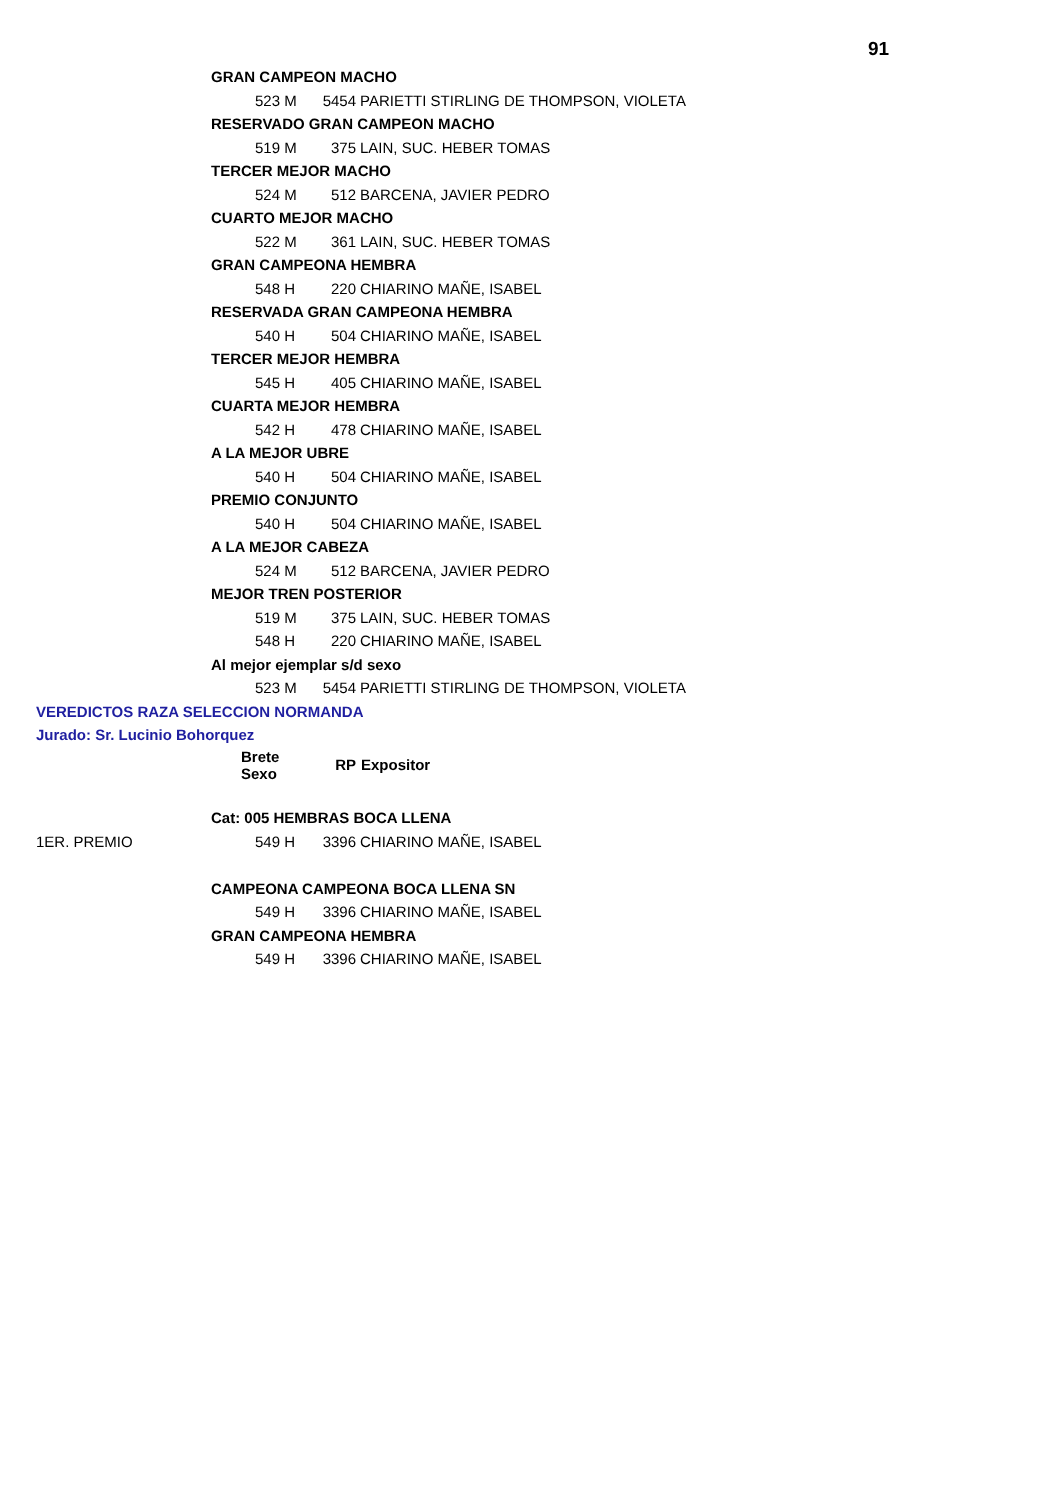91
| | GRAN CAMPEON MACHO | | |
| | 523 M | 5454 | PARIETTI STIRLING DE THOMPSON, VIOLETA |
| | RESERVADO GRAN CAMPEON MACHO | | |
| | 519 M | 375 | LAIN, SUC. HEBER TOMAS |
| | TERCER MEJOR MACHO | | |
| | 524 M | 512 | BARCENA, JAVIER PEDRO |
| | CUARTO MEJOR MACHO | | |
| | 522 M | 361 | LAIN, SUC. HEBER TOMAS |
| | GRAN CAMPEONA HEMBRA | | |
| | 548 H | 220 | CHIARINO MAÑE, ISABEL |
| | RESERVADA GRAN CAMPEONA HEMBRA | | |
| | 540 H | 504 | CHIARINO MAÑE, ISABEL |
| | TERCER MEJOR HEMBRA | | |
| | 545 H | 405 | CHIARINO MAÑE, ISABEL |
| | CUARTA MEJOR HEMBRA | | |
| | 542 H | 478 | CHIARINO MAÑE, ISABEL |
| | A LA MEJOR UBRE | | |
| | 540 H | 504 | CHIARINO MAÑE, ISABEL |
| | PREMIO CONJUNTO | | |
| | 540 H | 504 | CHIARINO MAÑE, ISABEL |
| | A LA MEJOR CABEZA | | |
| | 524 M | 512 | BARCENA, JAVIER PEDRO |
| | MEJOR TREN POSTERIOR | | |
| | 519 M | 375 | LAIN, SUC. HEBER TOMAS |
| | 548 H | 220 | CHIARINO MAÑE, ISABEL |
| | Al mejor ejemplar s/d sexo | | |
| | 523 M | 5454 | PARIETTI STIRLING DE THOMPSON, VIOLETA |
| VEREDICTOS RAZA SELECCION NORMANDA | | | |
| Jurado: Sr. Lucinio Bohorquez | | | |
| | Brete Sexo | RP | Expositor |
| | Cat: 005 HEMBRAS BOCA LLENA | | |
| 1ER. PREMIO | 549 H | 3396 | CHIARINO MAÑE, ISABEL |
| | CAMPEONA CAMPEONA BOCA LLENA SN | | |
| | 549 H | 3396 | CHIARINO MAÑE, ISABEL |
| | GRAN CAMPEONA HEMBRA | | |
| | 549 H | 3396 | CHIARINO MAÑE, ISABEL |